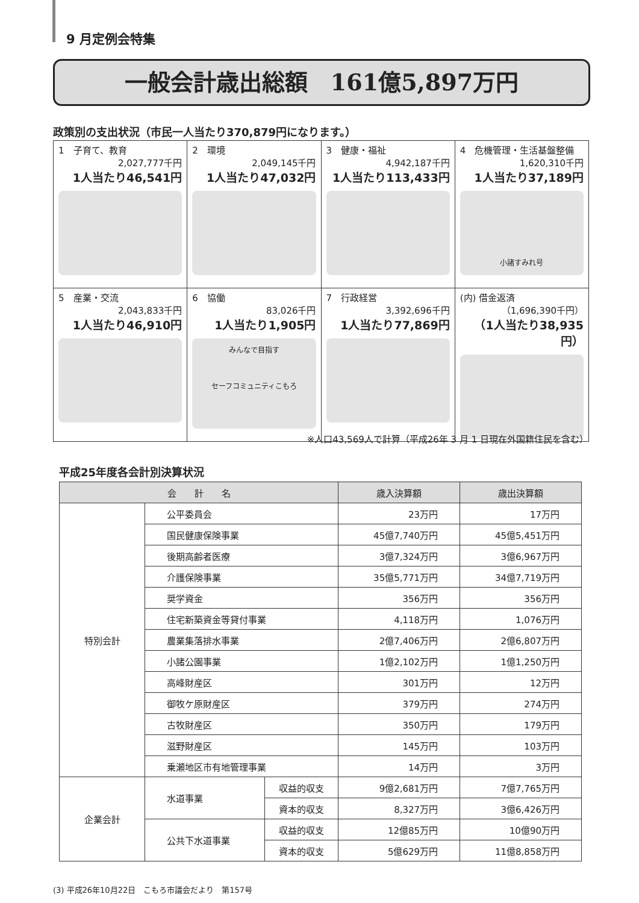9 月定例会特集
一般会計歳出総額　161億5,897万円
政策別の支出状況（市民一人当たり370,879円になります。）
| 1 子育て、教育 2,027,777千円 1人当たり46,541円 | 2 環境 2,049,145千円 1人当たり47,032円 | 3 健康・福祉 4,942,187千円 1人当たり113,433円 | 4 危機管理・生活基盤整備 1,620,310千円 1人当たり37,189円 小諸すみれ号 |
| 5 産業・交流 2,043,833千円 1人当たり46,910円 | 6 協働 83,026千円 1人当たり1,905円 みんなで目指す セーフコミュニティこもろ | 7 行政経営 3,392,696千円 1人当たり77,869円 | (内) 借金返済 （1,696,390千円） （1人当たり38,935円） |
※人口43,569人で計算（平成26年 3 月 1 日現在外国籍住民を含む）
平成25年度各会計別決算状況
| 会 計 名 | | | 歳入決算額 | 歳出決算額 |
| --- | --- | --- | --- | --- |
| 特別会計 | 公平委員会 | | 23万円 | 17万円 |
| | 国民健康保険事業 | | 45億7,740万円 | 45億5,451万円 |
| | 後期高齢者医療 | | 3億7,324万円 | 3億6,967万円 |
| | 介護保険事業 | | 35億5,771万円 | 34億7,719万円 |
| | 奨学資金 | | 356万円 | 356万円 |
| | 住宅新築資金等貸付事業 | | 4,118万円 | 1,076万円 |
| | 農業集落排水事業 | | 2億7,406万円 | 2億6,807万円 |
| | 小諸公園事業 | | 1億2,102万円 | 1億1,250万円 |
| | 高峰財産区 | | 301万円 | 12万円 |
| | 御牧ケ原財産区 | | 379万円 | 274万円 |
| | 古牧財産区 | | 350万円 | 179万円 |
| | 滋野財産区 | | 145万円 | 103万円 |
| | 乗瀬地区市有地管理事業 | | 14万円 | 3万円 |
| 企業会計 | 水道事業 | 収益的収支 | 9億2,681万円 | 7億7,765万円 |
| | | 資本的収支 | 8,327万円 | 3億6,426万円 |
| | 公共下水道事業 | 収益的収支 | 12億85万円 | 10億90万円 |
| | | 資本的収支 | 5億629万円 | 11億8,858万円 |
(3) 平成26年10月22日　こもろ市議会だより　第157号